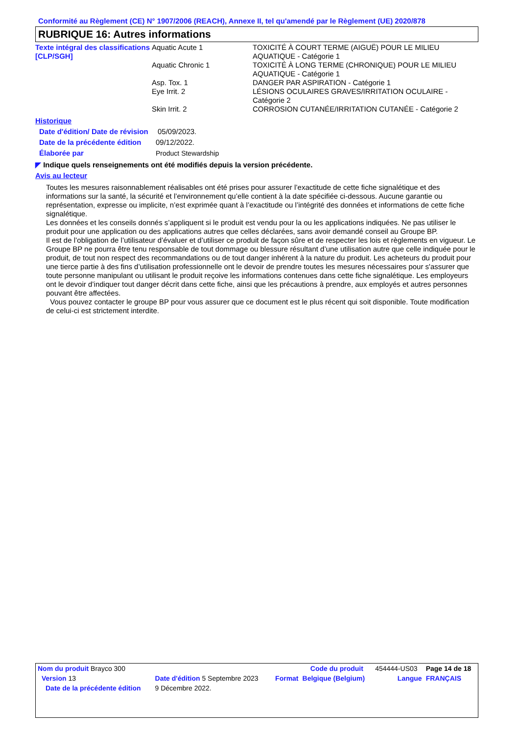Conformité au Règlement (CE) N° 1907/2006 (REACH), Annexe II, tel qu'amendé par le Règlement (UE) 2020/878
RUBRIQUE 16: Autres informations
| Texte intégral des classifications [CLP/SGH] | Aquatic Acute 1 | TOXICITÉ À COURT TERME (AIGUË) POUR LE MILIEU AQUATIQUE - Catégorie 1 |
| | Aquatic Chronic 1 | TOXICITÉ À LONG TERME (CHRONIQUE) POUR LE MILIEU AQUATIQUE - Catégorie 1 |
| | Asp. Tox. 1 | DANGER PAR ASPIRATION - Catégorie 1 |
| | Eye Irrit. 2 | LÉSIONS OCULAIRES GRAVES/IRRITATION OCULAIRE - Catégorie 2 |
| | Skin Irrit. 2 | CORROSION CUTANÉE/IRRITATION CUTANÉE - Catégorie 2 |
Historique
| Date d'édition/ Date de révision | 05/09/2023. |
| Date de la précédente édition | 09/12/2022. |
| Élaborée par | Product Stewardship |
◤ Indique quels renseignements ont été modifiés depuis la version précédente.
Avis au lecteur
Toutes les mesures raisonnablement réalisables ont été prises pour assurer l’exactitude de cette fiche signalétique et des informations sur la santé, la sécurité et l’environnement qu’elle contient à la date spécifiée ci-dessous. Aucune garantie ou représentation, expresse ou implicite, n’est exprimée quant à l’exactitude ou l’intégrité des données et informations de cette fiche signalétique.
Les données et les conseils donnés s’appliquent si le produit est vendu pour la ou les applications indiquées. Ne pas utiliser le produit pour une application ou des applications autres que celles déclarées, sans avoir demandé conseil au Groupe BP.
Il est de l’obligation de l’utilisateur d’évaluer et d’utiliser ce produit de façon sûre et de respecter les lois et règlements en vigueur. Le Groupe BP ne pourra être tenu responsable de tout dommage ou blessure résultant d’une utilisation autre que celle indiquée pour le produit, de tout non respect des recommandations ou de tout danger inhérent à la nature du produit. Les acheteurs du produit pour une tierce partie à des fins d’utilisation professionnelle ont le devoir de prendre toutes les mesures nécessaires pour s'assurer que toute personne manipulant ou utilisant le produit reçoive les informations contenues dans cette fiche signalétique. Les employeurs ont le devoir d’indiquer tout danger décrit dans cette fiche, ainsi que les précautions à prendre, aux employés et autres personnes pouvant être affectées.
Vous pouvez contacter le groupe BP pour vous assurer que ce document est le plus récent qui soit disponible. Toute modification de celui-ci est strictement interdite.
| Nom du produit Brayco 300 | | | Code du produit | 454444-US03 | Page 14 de 18 |
| Version 13 | Date d'édition 5 Septembre 2023 | Format | Belgique (Belgium) | Langue | FRANÇAIS |
| Date de la précédente édition | 9 Décembre 2022. | | | | |